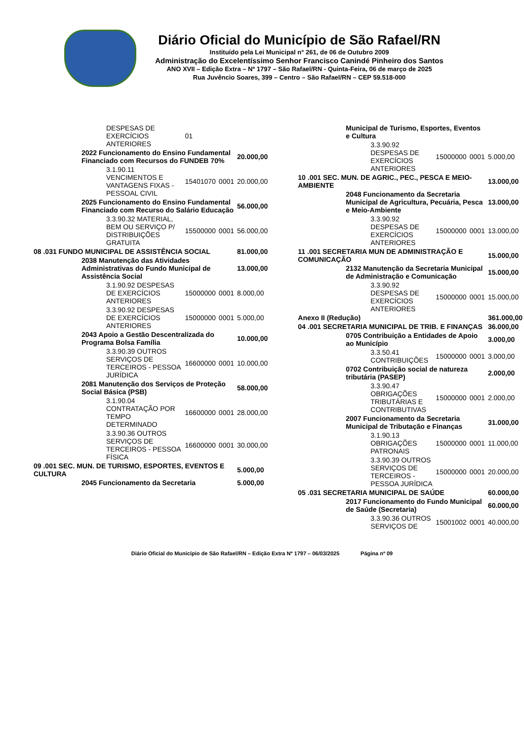Diário Oficial do Município de São Rafael/RN
Instituído pela Lei Municipal n° 261, de 06 de Outubro 2009
Administração do Excelentíssimo Senhor Francisco Canindé Pinheiro dos Santos
ANO XVII – Edição Extra – Nº 1797 – São Rafael/RN - Quinta-Feira, 06 de março de 2025
Rua Juvêncio Soares, 399 – Centro – São Rafael/RN – CEP 59.518-000
| DESPESAS DE EXERCÍCIOS ANTERIORES | 01 | | |
| 2022 Funcionamento do Ensino Fundamental Financiado com Recursos do FUNDEB 70% | | | 20.000,00 |
| 3.1.90.11 VENCIMENTOS E VANTAGENS FIXAS - PESSOAL CIVIL | 15401070 | 0001 | 20.000,00 |
| 2025 Funcionamento do Ensino Fundamental Financiado com Recurso do Salário Educação | | | 56.000,00 |
| 3.3.90.32 MATERIAL, BEM OU SERVIÇO P/ DISTRIBUIÇÕES GRATUITA | 15500000 | 0001 | 56.000,00 |
| 08 .031 FUNDO MUNICIPAL DE ASSISTÊNCIA SOCIAL | | | 81.000,00 |
| 2038 Manutenção das Atividades Administrativas do Fundo Municipal de Assistência Social | | | 13.000,00 |
| 3.1.90.92 DESPESAS DE EXERCÍCIOS ANTERIORES | 15000000 | 0001 | 8.000,00 |
| 3.3.90.92 DESPESAS DE EXERCÍCIOS ANTERIORES | 15000000 | 0001 | 5.000,00 |
| 2043 Apoio a Gestão Descentralizada do Programa Bolsa Família | | | 10.000,00 |
| 3.3.90.39 OUTROS SERVIÇOS DE TERCEIROS - PESSOA JURÍDICA | 16600000 | 0001 | 10.000,00 |
| 2081 Manutenção dos Serviços de Proteção Social Básica (PSB) | | | 58.000,00 |
| 3.1.90.04 CONTRATAÇÃO POR TEMPO DETERMINADO | 16600000 | 0001 | 28.000,00 |
| 3.3.90.36 OUTROS SERVIÇOS DE TERCEIROS - PESSOA FÍSICA | 16600000 | 0001 | 30.000,00 |
| 09 .001 SEC. MUN. DE TURISMO, ESPORTES, EVENTOS E CULTURA | | | 5.000,00 |
| 2045 Funcionamento da Secretaria | | | 5.000,00 |
| Municipal de Turismo, Esportes, Eventos e Cultura | | | |
| 3.3.90.92 DESPESAS DE EXERCÍCIOS ANTERIORES | 15000000 | 0001 | 5.000,00 |
| 10 .001 SEC. MUN. DE AGRIC., PEC., PESCA E MEIO-AMBIENTE | | | 13.000,00 |
| 2048 Funcionamento da Secretaria Municipal de Agricultura, Pecuária, Pesca e Meio-Ambiente | | | 13.000,00 |
| 3.3.90.92 DESPESAS DE EXERCÍCIOS ANTERIORES | 15000000 | 0001 | 13.000,00 |
| 11 .001 SECRETARIA MUN DE ADMINISTRAÇÃO E COMUNICAÇÃO | | | 15.000,00 |
| 2132 Manutenção da Secretaria Municipal de Administração e Comunicação | | | 15.000,00 |
| 3.3.90.92 DESPESAS DE EXERCÍCIOS ANTERIORES | 15000000 | 0001 | 15.000,00 |
| Anexo II (Redução) | | | 361.000,00 |
| 04 .001 SECRETARIA MUNICIPAL DE TRIB. E FINANÇAS | | | 36.000,00 |
| 0705 Contribuição a Entidades de Apoio ao Município | | | 3.000,00 |
| 3.3.50.41 CONTRIBUIÇÕES | 15000000 | 0001 | 3.000,00 |
| 0702 Contribuição social de natureza tributária (PASEP) | | | 2.000,00 |
| 3.3.90.47 OBRIGAÇÕES TRIBUTÁRIAS E CONTRIBUTIVAS | 15000000 | 0001 | 2.000,00 |
| 2007 Funcionamento da Secretaria Municipal de Tributação e Finanças | | | 31.000,00 |
| 3.1.90.13 OBRIGAÇÕES PATRONAIS | 15000000 | 0001 | 11.000,00 |
| 3.3.90.39 OUTROS SERVIÇOS DE TERCEIROS - PESSOA JURÍDICA | 15000000 | 0001 | 20.000,00 |
| 05 .031 SECRETARIA MUNICIPAL DE SAÚDE | | | 60.000,00 |
| 2017 Funcionamento do Fundo Municipal de Saúde (Secretaria) | | | 60.000,00 |
| 3.3.90.36 OUTROS SERVIÇOS DE | 15001002 | 0001 | 40.000,00 |
Diário Oficial do Município de São Rafael/RN – Edição Extra Nº 1797 – 06/03/2025 Página nº 09